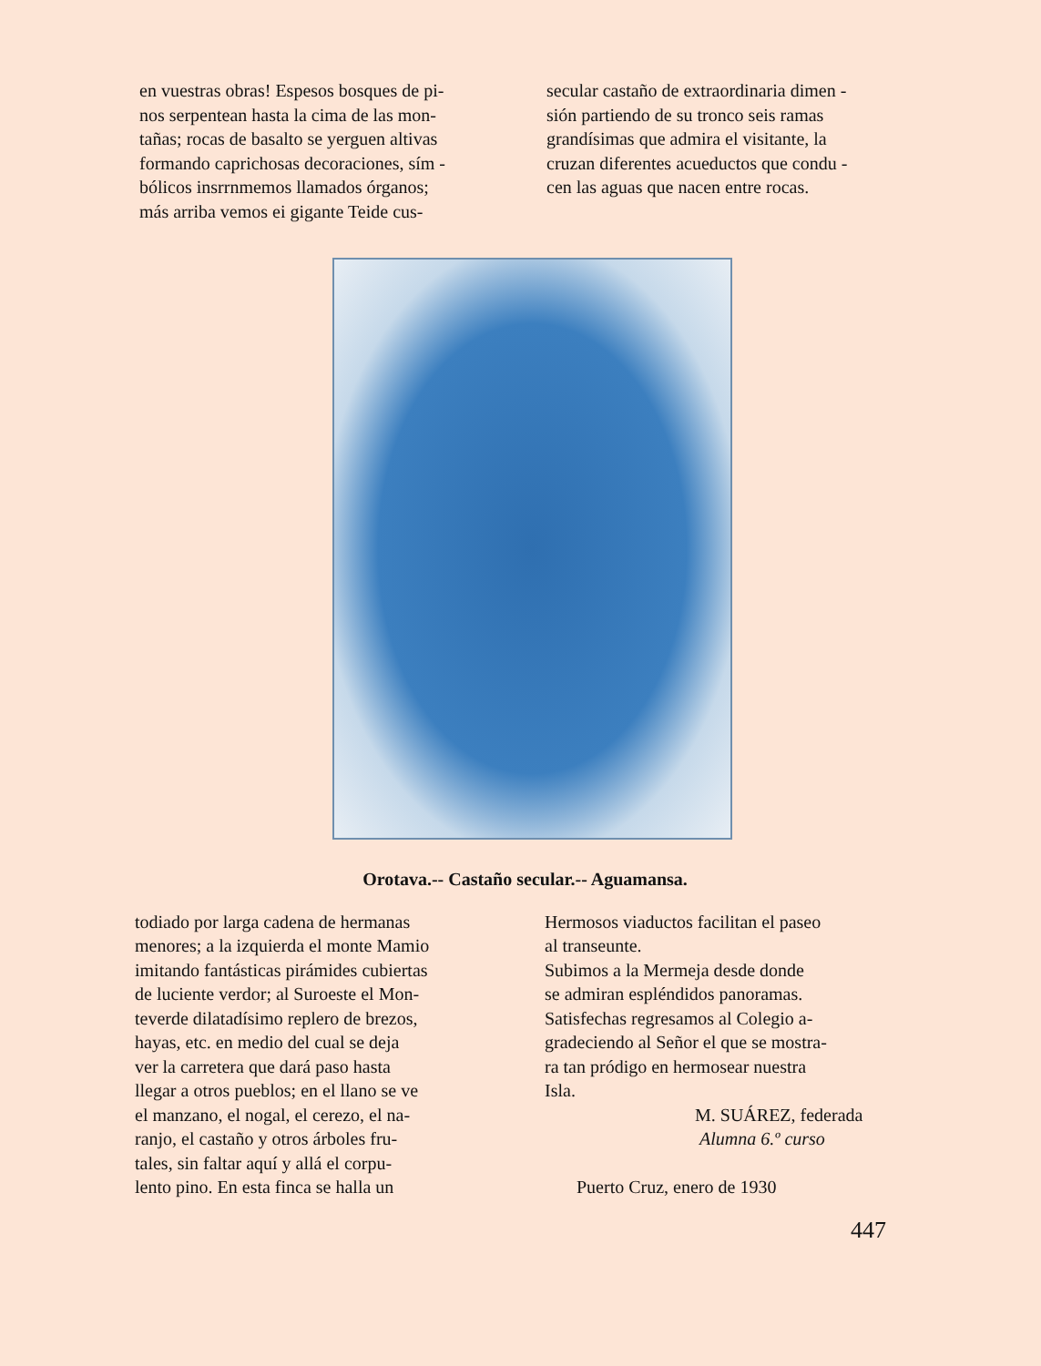en vuestras obras! Espesos bosques de pi- nos serpentean hasta la cima de las mon- tañas; rocas de basalto se yerguen altivas formando caprichosas decoraciones, sím - bólicos insrrnmemos llamados órganos; más arriba vemos ei gigante Teide cus-
secular castaño de extraordinaria dimen - sión partiendo de su tronco seis ramas grandísimas que admira el visitante, la cruzan diferentes acueductos que condu - cen las aguas que nacen entre rocas.
Orotava.-- Castaño secular.-- Aguamansa.
todiado por larga cadena de hermanas menores; a la izquierda el monte Mamio imitando fantásticas pirámides cubiertas de luciente verdor; al Suroeste el Mon- teverde dilatadísimo replero de brezos, hayas, etc. en medio del cual se deja ver la carretera que dará paso hasta llegar a otros pueblos; en el llano se ve el manzano, el nogal, el cerezo, el na- ranjo, el castaño y otros árboles fru- tales, sin faltar aquí y allá el corpu- lento pino. En esta finca se halla un
Hermosos viaductos facilitan el paseo al transeunte. Subimos a la Mermeja desde donde se admiran espléndidos panoramas. Satisfechas regresamos al Colegio a- gradeciendo al Señor el que se mostra- ra tan pródigo en hermosear nuestra Isla. M. SUÁREZ, federada Alumna 6.º curso Puerto Cruz, enero de 1930
447